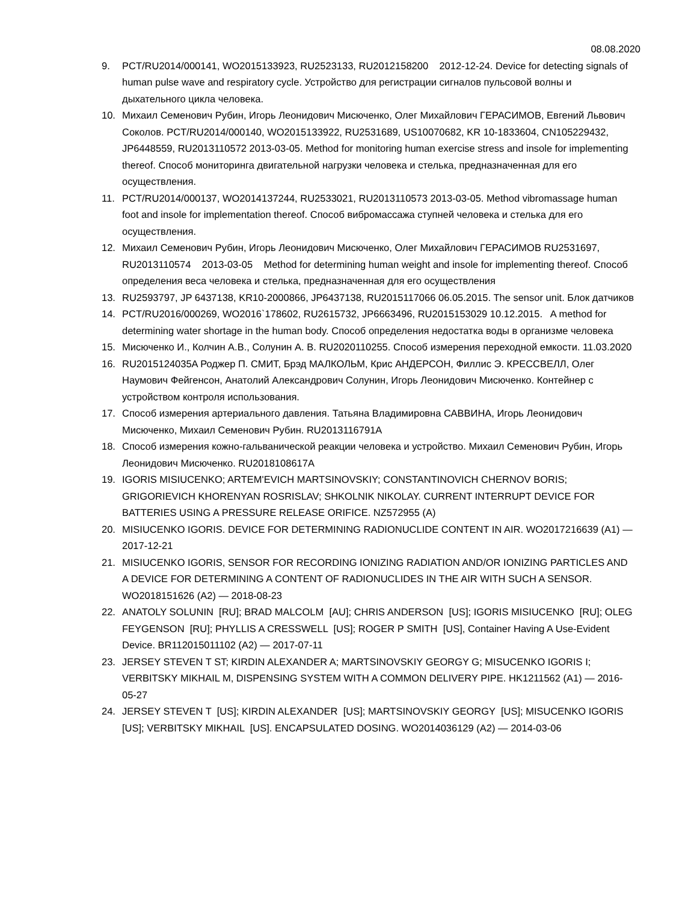08.08.2020
9. PCT/RU2014/000141, WO2015133923, RU2523133, RU2012158200 2012-12-24. Device for detecting signals of human pulse wave and respiratory cycle. Устройство для регистрации сигналов пульсовой волны и дыхательного цикла человека.
10. Михаил Семенович Рубин, Игорь Леонидович Мисюченко, Олег Михайлович ГЕРАСИМОВ, Евгений Львович Соколов. PCT/RU2014/000140, WO2015133922, RU2531689, US10070682, KR 10-1833604, CN105229432, JP6448559, RU2013110572 2013-03-05. Method for monitoring human exercise stress and insole for implementing thereof. Способ мониторинга двигательной нагрузки человека и стелька, предназначенная для его осуществления.
11. PCT/RU2014/000137, WO2014137244, RU2533021, RU2013110573 2013-03-05. Method vibromassage human foot and insole for implementation thereof. Способ вибромассажа ступней человека и стелька для его осуществления.
12. Михаил Семенович Рубин, Игорь Леонидович Мисюченко, Олег Михайлович ГЕРАСИМОВ RU2531697, RU2013110574 2013-03-05 Method for determining human weight and insole for implementing thereof. Способ определения веса человека и стелька, предназначенная для его осуществления
13. RU2593797, JP 6437138, KR10-2000866, JP6437138, RU2015117066 06.05.2015. The sensor unit. Блок датчиков
14. PCT/RU2016/000269, WO2016`178602, RU2615732, JP6663496, RU2015153029 10.12.2015. A method for determining water shortage in the human body. Способ определения недостатка воды в организме человека
15. Мисюченко И., Колчин А.В., Солунин А. В. RU2020110255. Способ измерения переходной емкости. 11.03.2020
16. RU2015124035A Роджер П. СМИТ, Брэд МАЛКОЛЬМ, Крис АНДЕРСОН, Филлис Э. КРЕССВЕЛЛ, Олег Наумович Фейгенсон, Анатолий Александрович Солунин, Игорь Леонидович Мисюченко. Контейнер с устройством контроля использования.
17. Способ измерения артериального давления. Татьяна Владимировна САВВИНА, Игорь Леонидович Мисюченко, Михаил Семенович Рубин. RU2013116791A
18. Способ измерения кожно-гальванической реакции человека и устройство. Михаил Семенович Рубин, Игорь Леонидович Мисюченко. RU2018108617A
19. IGORIS MISIUCENKO; ARTEM'EVICH MARTSINOVSKIY; CONSTANTINOVICH CHERNOV BORIS; GRIGORIEVICH KHORENYAN ROSRISLAV; SHKOLNIK NIKOLAY. CURRENT INTERRUPT DEVICE FOR BATTERIES USING A PRESSURE RELEASE ORIFICE. NZ572955 (A)
20. MISIUCENKO IGORIS. DEVICE FOR DETERMINING RADIONUCLIDE CONTENT IN AIR. WO2017216639 (A1) — 2017-12-21
21. MISIUCENKO IGORIS, SENSOR FOR RECORDING IONIZING RADIATION AND/OR IONIZING PARTICLES AND A DEVICE FOR DETERMINING A CONTENT OF RADIONUCLIDES IN THE AIR WITH SUCH A SENSOR. WO2018151626 (A2) — 2018-08-23
22. ANATOLY SOLUNIN [RU]; BRAD MALCOLM [AU]; CHRIS ANDERSON [US]; IGORIS MISIUCENKO [RU]; OLEG FEYGENSON [RU]; PHYLLIS A CRESSWELL [US]; ROGER P SMITH [US], Container Having A Use-Evident Device. BR112015011102 (A2) — 2017-07-11
23. JERSEY STEVEN T ST; KIRDIN ALEXANDER A; MARTSINOVSKIY GEORGY G; MISUCENKO IGORIS I; VERBITSKY MIKHAIL M, DISPENSING SYSTEM WITH A COMMON DELIVERY PIPE. HK1211562 (A1) — 2016-05-27
24. JERSEY STEVEN T [US]; KIRDIN ALEXANDER [US]; MARTSINOVSKIY GEORGY [US]; MISUCENKO IGORIS [US]; VERBITSKY MIKHAIL [US]. ENCAPSULATED DOSING. WO2014036129 (A2) — 2014-03-06